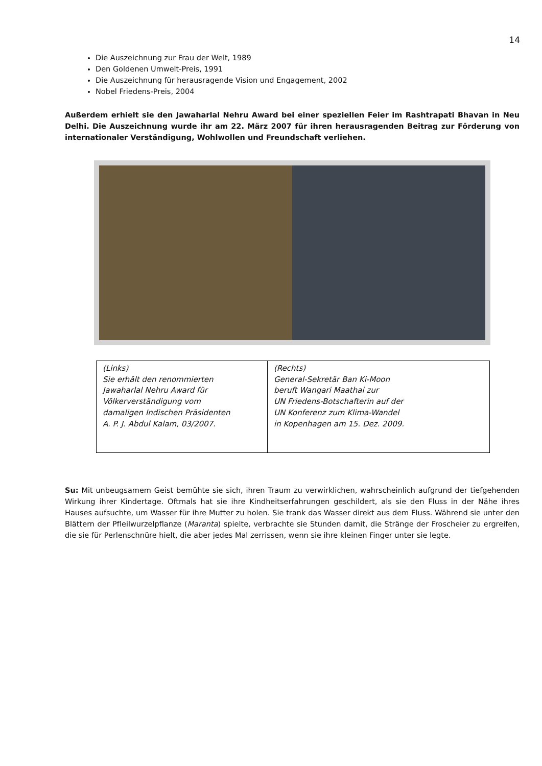14
Die Auszeichnung zur Frau der Welt, 1989
Den Goldenen Umwelt-Preis, 1991
Die Auszeichnung für herausragende Vision und Engagement, 2002
Nobel Friedens-Preis, 2004
Außerdem erhielt sie den Jawaharlal Nehru Award bei einer speziellen Feier im Rashtrapati Bhavan in Neu Delhi. Die Auszeichnung wurde ihr am 22. März 2007 für ihren herausragenden Beitrag zur Förderung von internationaler Verständigung, Wohlwollen und Freundschaft verliehen.
| (Links) Sie erhält den renommierten Jawaharlal Nehru Award für Völkerverständigung vom damaligen Indischen Präsidenten A. P. J. Abdul Kalam, 03/2007. | (Rechts) General-Sekretär Ban Ki-Moon beruft Wangari Maathai zur UN Friedens-Botschafterin auf der UN Konferenz zum Klima-Wandel in Kopenhagen am 15. Dez. 2009. |
Su: Mit unbeugsamem Geist bemühte sie sich, ihren Traum zu verwirklichen, wahrscheinlich aufgrund der tiefgehenden Wirkung ihrer Kindertage. Oftmals hat sie ihre Kindheitserfahrungen geschildert, als sie den Fluss in der Nähe ihres Hauses aufsuchte, um Wasser für ihre Mutter zu holen. Sie trank das Wasser direkt aus dem Fluss. Während sie unter den Blättern der Pfleilwurzelpflanze (Maranta) spielte, verbrachte sie Stunden damit, die Stränge der Froscheier zu ergreifen, die sie für Perlenschnüre hielt, die aber jedes Mal zerrissen, wenn sie ihre kleinen Finger unter sie legte.